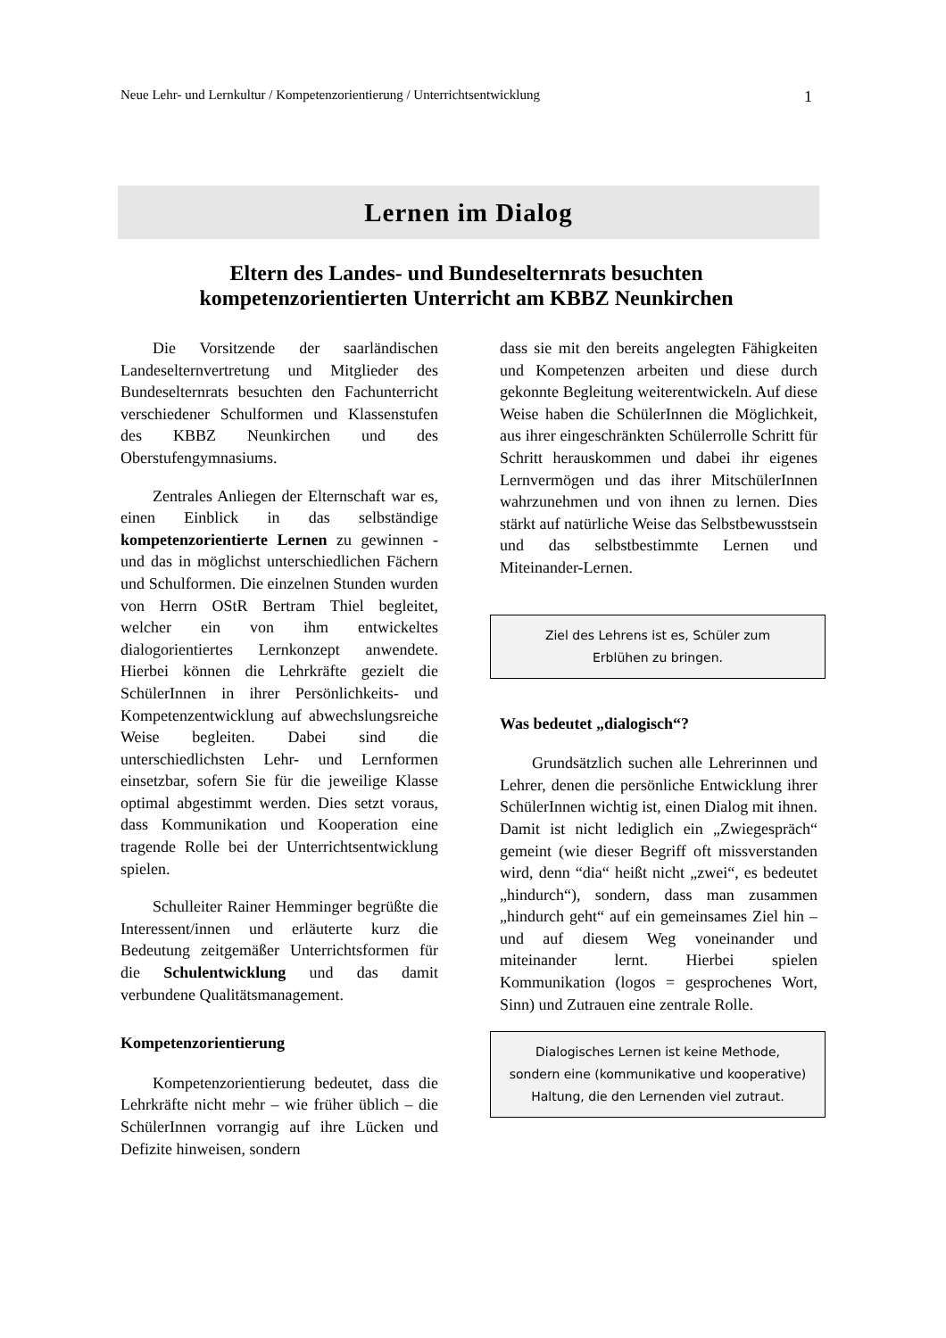Neue Lehr- und Lernkultur / Kompetenzorientierung / Unterrichtsentwicklung 1
Lernen im Dialog
Eltern des Landes- und Bundeselternrats besuchten
kompetenzorientierten Unterricht am KBBZ Neunkirchen
Die Vorsitzende der saarländischen Landeselternvertretung und Mitglieder des Bundeselternrats besuchten den Fach­unterricht verschiedener Schulformen und Klassenstufen des KBBZ Neunkirchen und des Oberstufengymnasiums.
Zentrales Anliegen der Elternschaft war es, einen Einblick in das selbständige kompetenzorientierte Lernen zu gewinnen - und das in möglichst unterschiedlichen Fächern und Schulformen. Die einzelnen Stunden wurden von Herrn OStR Bertram Thiel begleitet, welcher ein von ihm entwickeltes dialogorientiertes Lernkonzept anwendete. Hierbei können die Lehrkräfte gezielt die SchülerInnen in ihrer Persönlichkeits- und Kompetenzentwicklung auf abwechslungsreiche Weise begleiten. Dabei sind die unterschiedlichsten Lehr- und Lernformen einsetzbar, sofern Sie für die jeweilige Klasse optimal abgestimmt werden. Dies setzt voraus, dass Kommuni­kation und Kooperation eine tragende Rolle bei der Unterrichtsentwicklung spielen.
Schulleiter Rainer Hemminger begrüßte die Interessent/innen und erläuterte kurz die Bedeutung zeitgemäßer Unterrichtsformen für die Schulentwicklung und das damit verbundene Qualitätsmanagement.
Kompetenzorientierung
Kompetenzorientierung bedeutet, dass die Lehrkräfte nicht mehr – wie früher üblich – die SchülerInnen vorrangig auf ihre Lücken und Defizite hinweisen, sondern
dass sie mit den bereits angelegten Fähigkeiten und Kompetenzen arbeiten und diese durch gekonnte Begleitung weiter­entwickeln. Auf diese Weise haben die SchülerInnen die Möglichkeit, aus ihrer eingeschränkten Schülerrolle Schritt für Schritt herauskommen und dabei ihr eigenes Lernvermögen und das ihrer Mit­schülerInnen wahrzunehmen und von ihnen zu lernen. Dies stärkt auf natürliche Weise das Selbstbewusstsein und das selbst­bestimmte Lernen und Miteinander-Lernen.
Ziel des Lehrens ist es, Schüler zum
Erblühen zu bringen.
Was bedeutet „dialogisch“?
Grundsätzlich suchen alle Lehrerinnen und Lehrer, denen die persönliche Ent­wicklung ihrer SchülerInnen wichtig ist, einen Dialog mit ihnen. Damit ist nicht lediglich ein „Zwiegespräch“ gemeint (wie dieser Begriff oft missverstanden wird, denn “dia“ heißt nicht „zwei“, es bedeutet „hindurch“), sondern, dass man zusammen „hindurch geht“ auf ein gemeinsames Ziel hin – und auf diesem Weg voneinander und miteinander lernt. Hierbei spielen Kommunikation (logos = gesprochenes Wort, Sinn) und Zutrauen eine zentrale Rolle.
Dialogisches Lernen ist keine Methode,
sondern eine (kommunikative und kooperative)
Haltung, die den Lernenden viel zutraut.